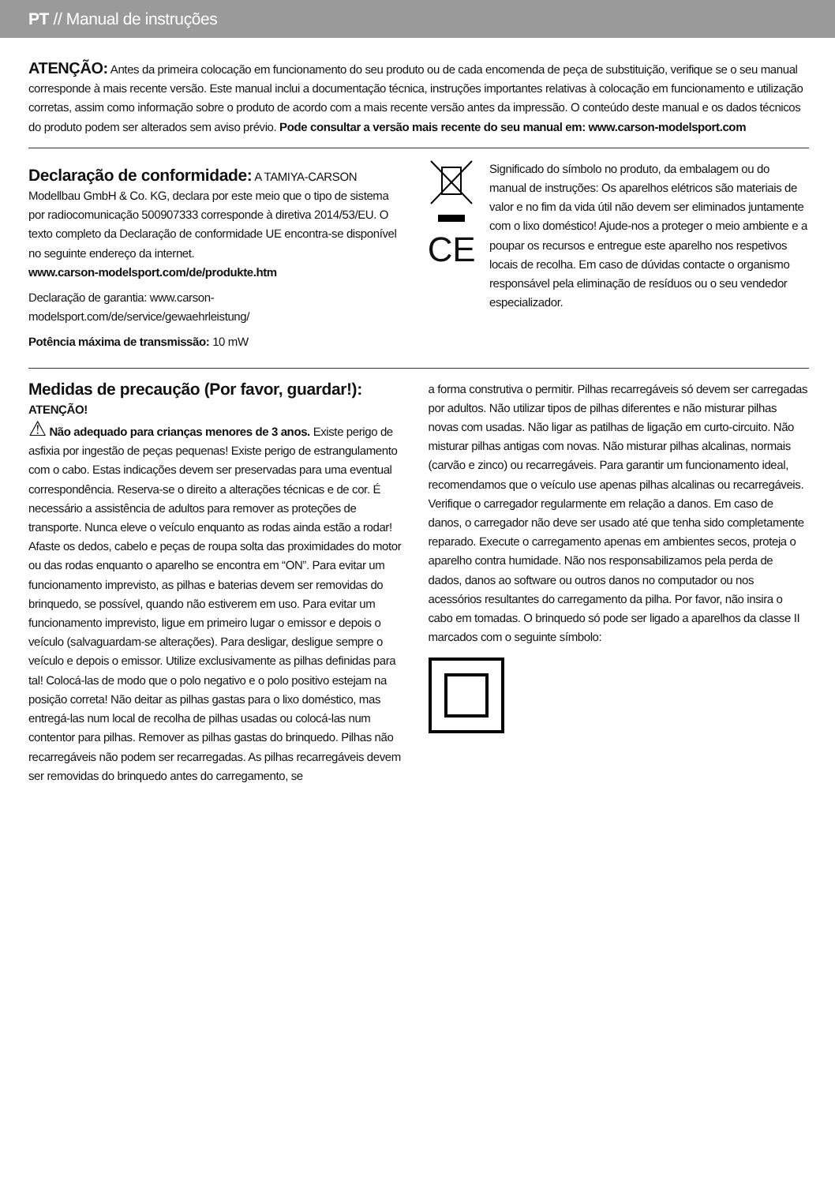PT // Manual de instruções
ATENÇÃO: Antes da primeira colocação em funcionamento do seu produto ou de cada encomenda de peça de substituição, verifique se o seu manual corresponde à mais recente versão. Este manual inclui a documentação técnica, instruções importantes relativas à colocação em funcionamento e utilização corretas, assim como informação sobre o produto de acordo com a mais recente versão antes da impressão. O conteúdo deste manual e os dados técnicos do produto podem ser alterados sem aviso prévio. Pode consultar a versão mais recente do seu manual em: www.carson-modelsport.com
Declaração de conformidade:
A TAMIYA-CARSON Modellbau GmbH & Co. KG, declara por este meio que o tipo de sistema por radiocomunicação 500907333 corresponde à diretiva 2014/53/EU. O texto completo da Declaração de conformidade UE encontra-se disponível no seguinte endereço da internet.
www.carson-modelsport.com/de/produkte.htm
Declaração de garantia: www.carson-modelsport.com/de/service/gewaehrleistung/
Potência máxima de transmissão: 10 mW
CE
Significado do símbolo no produto, da embalagem ou do manual de instruções: Os aparelhos elétricos são materiais de valor e no fim da vida útil não devem ser eliminados juntamente com o lixo doméstico! Ajude-nos a proteger o meio ambiente e a poupar os recursos e entregue este aparelho nos respetivos locais de recolha. Em caso de dúvidas contacte o organismo responsável pela eliminação de resíduos ou o seu vendedor especializador.
Medidas de precaução (Por favor, guardar!):
ATENÇÃO!
⚠ Não adequado para crianças menores de 3 anos. Existe perigo de asfixia por ingestão de peças pequenas! Existe perigo de estrangulamento com o cabo. Estas indicações devem ser preservadas para uma eventual correspondência. Reserva-se o direito a alterações técnicas e de cor. É necessário a assistência de adultos para remover as proteções de transporte. Nunca eleve o veículo enquanto as rodas ainda estão a rodar! Afaste os dedos, cabelo e peças de roupa solta das proximidades do motor ou das rodas enquanto o aparelho se encontra em “ON”. Para evitar um funcionamento imprevisto, as pilhas e baterias devem ser removidas do brinquedo, se possível, quando não estiverem em uso. Para evitar um funcionamento imprevisto, ligue em primeiro lugar o emissor e depois o veículo (salvaguardam-se alterações). Para desligar, desligue sempre o veículo e depois o emissor. Utilize exclusivamente as pilhas definidas para tal! Colocá-las de modo que o polo negativo e o polo positivo estejam na posição correta! Não deitar as pilhas gastas para o lixo doméstico, mas entregá-las num local de recolha de pilhas usadas ou colocá-las num contentor para pilhas. Remover as pilhas gastas do brinquedo. Pilhas não recarregáveis não podem ser recarregadas. As pilhas recarregáveis devem ser removidas do brinquedo antes do carregamento, se
a forma construtiva o permitir. Pilhas recarregáveis só devem ser carregadas por adultos. Não utilizar tipos de pilhas diferentes e não misturar pilhas novas com usadas. Não ligar as patilhas de ligação em curto-circuito. Não misturar pilhas antigas com novas. Não misturar pilhas alcalinas, normais (carvão e zinco) ou recarregáveis. Para garantir um funcionamento ideal, recomendamos que o veículo use apenas pilhas alcalinas ou recarregáveis. Verifique o carregador regularmente em relação a danos. Em caso de danos, o carregador não deve ser usado até que tenha sido completamente reparado. Execute o carregamento apenas em ambientes secos, proteja o aparelho contra humidade. Não nos responsabilizamos pela perda de dados, danos ao software ou outros danos no computador ou nos acessórios resultantes do carregamento da pilha. Por favor, não insira o cabo em tomadas. O brinquedo só pode ser ligado a aparelhos da classe II marcados com o seguinte símbolo: